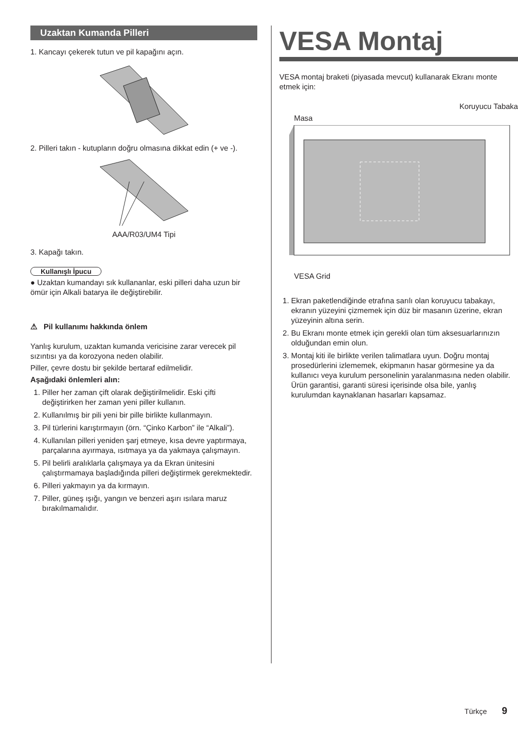Uzaktan Kumanda Pilleri
1. Kancayı çekerek tutun ve pil kapağını açın.
2. Pilleri takın - kutupların doğru olmasına dikkat edin (+ ve -).
AAA/R03/UM4 Tipi
3. Kapağı takın.
Kullanışlı İpucu
● Uzaktan kumandayı sık kullananlar, eski pilleri daha uzun bir ömür için Alkali batarya ile değiştirebilir.
⚠ Pil kullanımı hakkında önlem
Yanlış kurulum, uzaktan kumanda vericisine zarar verecek pil sızıntısı ya da korozyona neden olabilir.
Piller, çevre dostu bir şekilde bertaraf edilmelidir.
Aşağıdaki önlemleri alın:
1. Piller her zaman çift olarak değiştirilmelidir. Eski çifti değiştirirken her zaman yeni piller kullanın.
2. Kullanılmış bir pili yeni bir pille birlikte kullanmayın.
3. Pil türlerini karıştırmayın (örn. “Çinko Karbon” ile “Alkali”).
4. Kullanılan pilleri yeniden şarj etmeye, kısa devre yaptırmaya, parçalarına ayırmaya, ısıtmaya ya da yakmaya çalışmayın.
5. Pil belirli aralıklarla çalışmaya ya da Ekran ünitesini çalıştırmamaya başladığında pilleri değiştirmek gerekmektedir.
6. Pilleri yakmayın ya da kırmayın.
7. Piller, güneş ışığı, yangın ve benzeri aşırı ısılara maruz bırakılmamalıdır.
VESA Montaj
VESA montaj braketi (piyasada mevcut) kullanarak Ekranı monte etmek için:
Koruyucu Tabaka
Masa
VESA Grid
1. Ekran paketlendiğinde etrafına sarılı olan koruyucu tabakayı, ekranın yüzeyini çizmemek için düz bir masanın üzerine, ekran yüzeyinin altına serin.
2. Bu Ekranı monte etmek için gerekli olan tüm aksesuarlarınızın olduğundan emin olun.
3. Montaj kiti ile birlikte verilen talimatlara uyun. Doğru montaj prosedürlerini izlememek, ekipmanın hasar görmesine ya da kullanıcı veya kurulum personelinin yaralanmasına neden olabilir. Ürün garantisi, garanti süresi içerisinde olsa bile, yanlış kurulumdan kaynaklanan hasarları kapsamaz.
Türkçe 9